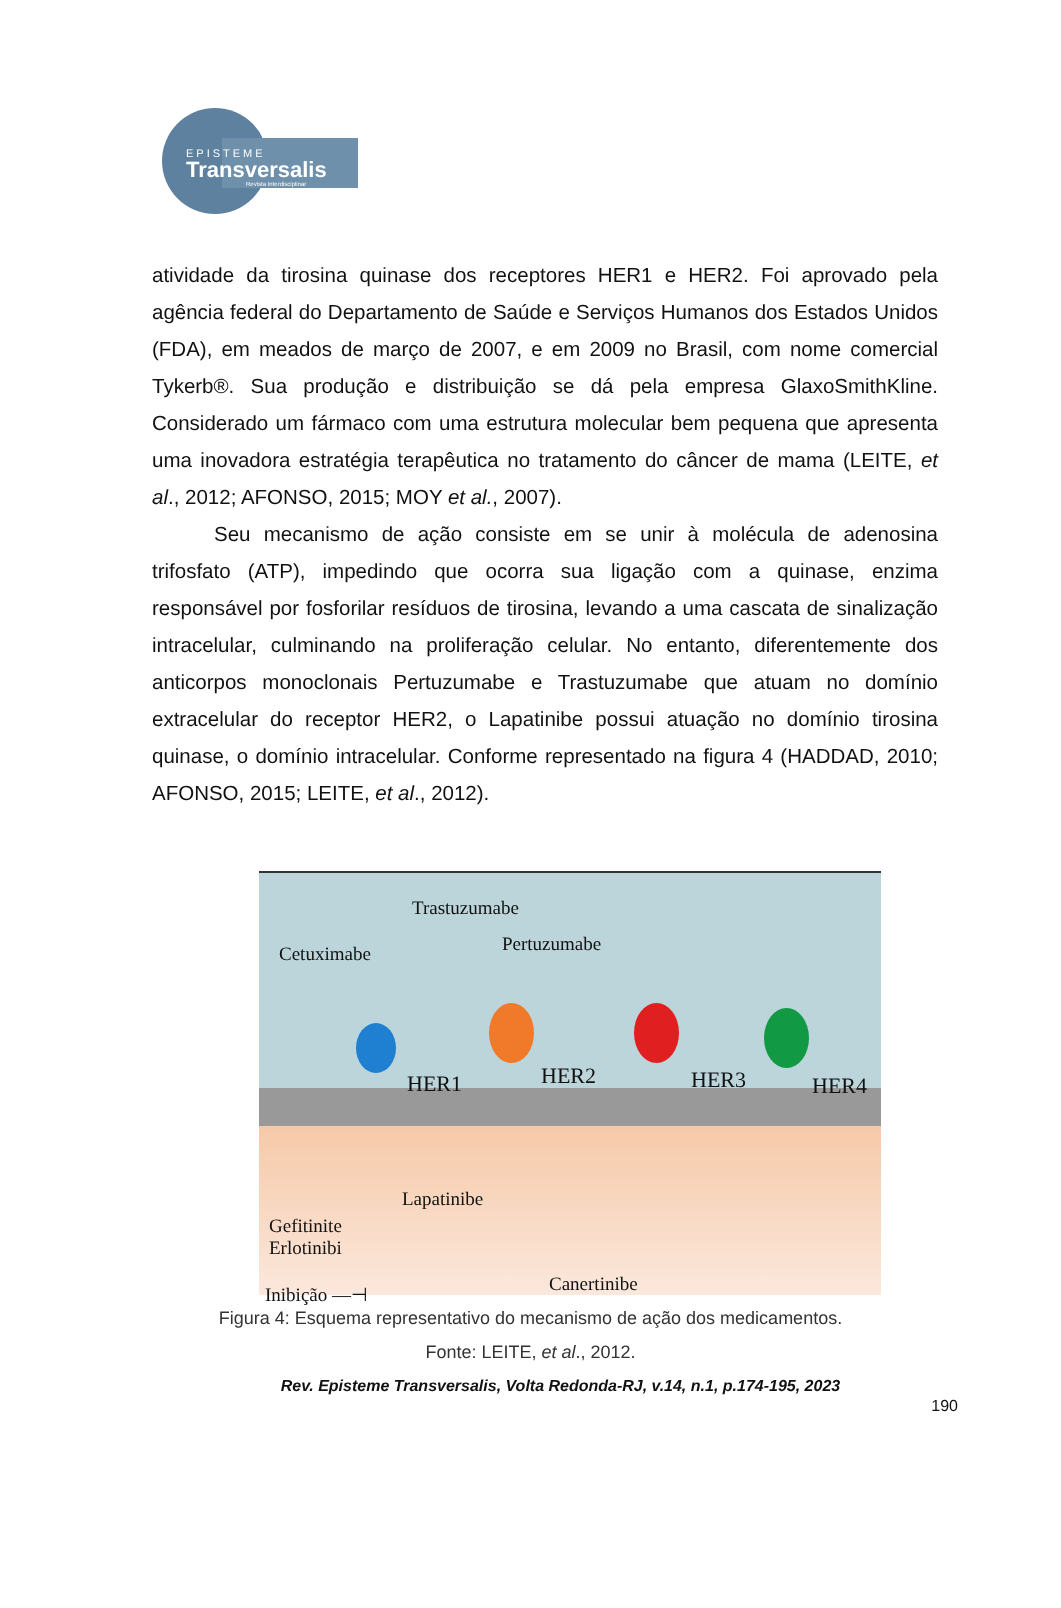EPISTEME
Transversalis
Revista Interdisciplinar
atividade da tirosina quinase dos receptores HER1 e HER2. Foi aprovado pela agência federal do Departamento de Saúde e Serviços Humanos dos Estados Unidos (FDA), em meados de março de 2007, e em 2009 no Brasil, com nome comercial Tykerb®. Sua produção e distribuição se dá pela empresa GlaxoSmithKline. Considerado um fármaco com uma estrutura molecular bem pequena que apresenta uma inovadora estratégia terapêutica no tratamento do câncer de mama (LEITE, et al., 2012; AFONSO, 2015; MOY et al., 2007).
Seu mecanismo de ação consiste em se unir à molécula de adenosina trifosfato (ATP), impedindo que ocorra sua ligação com a quinase, enzima responsável por fosforilar resíduos de tirosina, levando a uma cascata de sinalização intracelular, culminando na proliferação celular. No entanto, diferentemente dos anticorpos monoclonais Pertuzumabe e Trastuzumabe que atuam no domínio extracelular do receptor HER2, o Lapatinibe possui atuação no domínio tirosina quinase, o domínio intracelular. Conforme representado na figura 4 (HADDAD, 2010; AFONSO, 2015; LEITE, et al., 2012).
Trastuzumabe
Cetuximabe Pertuzumabe
HER1 HER2 HER3 HER4
Lapatinibe
Gefitinite
Erlotinibi
Canertinibe Inibição —⊣
Figura 4: Esquema representativo do mecanismo de ação dos medicamentos.
Fonte: LEITE, et al., 2012.
Rev. Episteme Transversalis, Volta Redonda-RJ, v.14, n.1, p.174-195, 2023
190